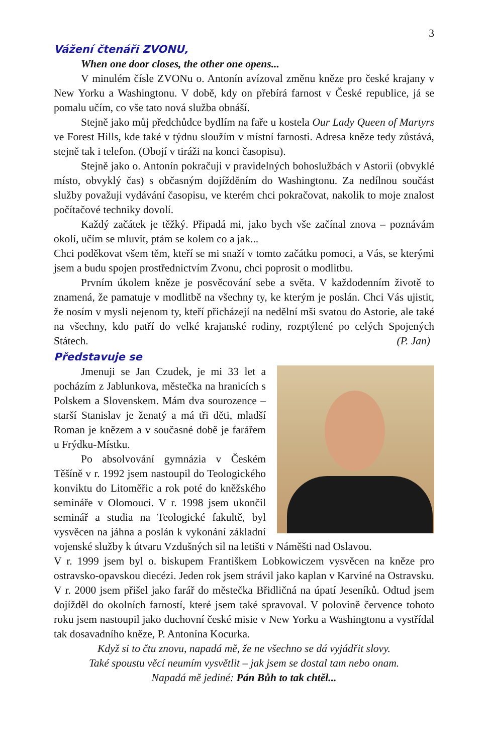3
Vážení čtenáři ZVONU,
When one door closes, the other one opens...
V minulém čísle ZVONu o. Antonín avízoval změnu kněze pro české krajany v New Yorku a Washingtonu. V době, kdy on přebírá farnost v České republice, já se pomalu učím, co vše tato nová služba obnáší.
Stejně jako můj předchůdce bydlím na faře u kostela Our Lady Queen of Martyrs ve Forest Hills, kde také v týdnu sloužím v místní farnosti. Adresa kněze tedy zůstává, stejně tak i telefon. (Obojí v tiráži na konci časopisu).
Stejně jako o. Antonín pokračuji v pravidelných bohoslužbách v Astorii (obvyklé místo, obvyklý čas) s občasným dojížděním do Washingtonu. Za nedílnou součást služby považuji vydávání časopisu, ve kterém chci pokračovat, nakolik to moje znalost počítačové techniky dovolí.
Každý začátek je těžký. Připadá mi, jako bych vše začínal znova – poznávám okolí, učím se mluvit, ptám se kolem co a jak...
Chci poděkovat všem těm, kteří se mi snaží v tomto začátku pomoci, a Vás, se kterými jsem a budu spojen prostřednictvím Zvonu, chci poprosit o modlitbu.
Prvním úkolem kněze je posvěcování sebe a světa. V každodenním životě to znamená, že pamatuje v modlitbě na všechny ty, ke kterým je poslán. Chci Vás ujistit, že nosím v mysli nejenom ty, kteří přicházejí na nedělní mši svatou do Astorie, ale také na všechny, kdo patří do velké krajanské rodiny, rozptýlené po celých Spojených Státech. (P. Jan)
Představuje se
Jmenuji se Jan Czudek, je mi 33 let a pocházím z Jablunkova, městečka na hranicích s Polskem a Slovenskem. Mám dva sourozence – starší Stanislav je ženatý a má tři děti, mladší Roman je knězem a v současné době je farářem u Frýdku-Místku.
Po absolvování gymnázia v Českém Těšíně v r. 1992 jsem nastoupil do Teologického konviktu do Litoměřic a rok poté do kněžského semináře v Olomouci. V r. 1998 jsem ukončil seminář a studia na Teologické fakultě, byl vysvěcen na jáhna a poslán k vykonání základní vojenské služby k útvaru Vzdušných sil na letišti v Náměšti nad Oslavou.
V r. 1999 jsem byl o. biskupem Františkem Lobkowiczem vysvěcen na kněze pro ostravsko-opavskou diecézi. Jeden rok jsem strávil jako kaplan v Karviné na Ostravsku. V r. 2000 jsem přišel jako farář do městečka Břidličná na úpatí Jeseníků. Odtud jsem dojížděl do okolních farností, které jsem také spravoval. V polovině července tohoto roku jsem nastoupil jako duchovní české misie v New Yorku a Washingtonu a vystřídal tak dosavadního kněze, P. Antonína Kocurka.
Když si to čtu znovu, napadá mě, že ne všechno se dá vyjádřit slovy.
Také spoustu věcí neumím vysvětlit – jak jsem se dostal tam nebo onam.
Napadá mě jediné: Pán Bůh to tak chtěl...